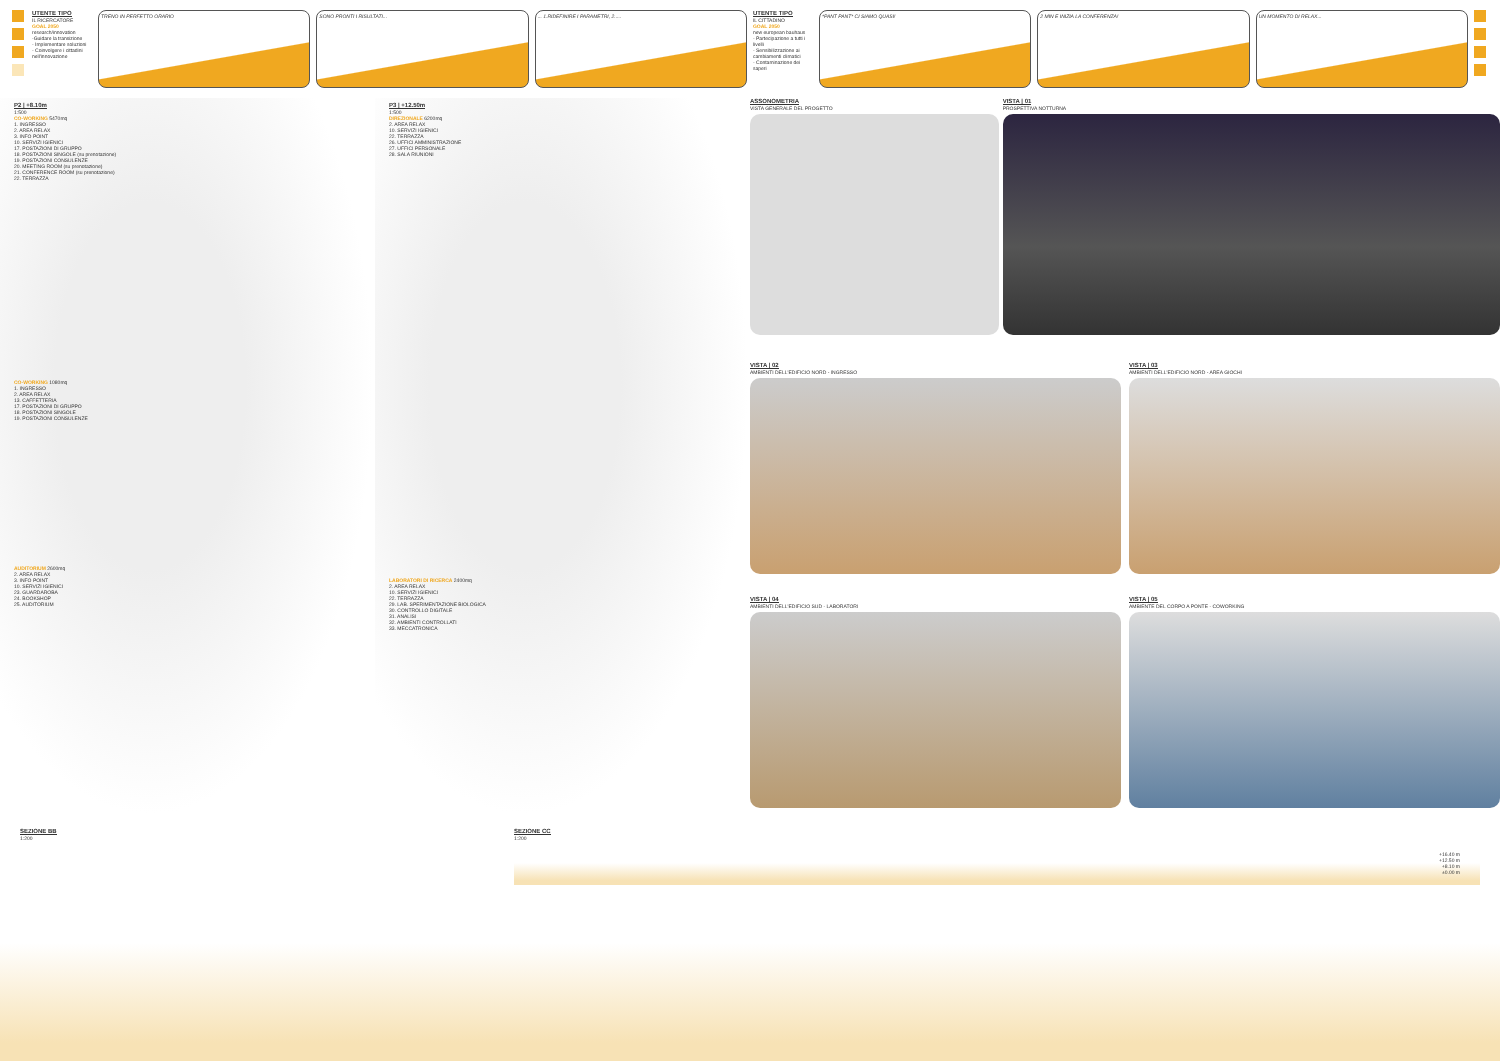UTENTE TIPO
IL RICERCATORE
GOAL 2050
research/innovation
-Guidare la transizione
- Implementare soluzioni
- Coinvolgere i cittadini nell'innovazione
TRENO IN PERFETTO ORARIO SONO PRONTI I RISULTATI... ... 1.RIDEFINIRE I PARAMETRI, 2.....
UTENTE TIPO
IL CITTADINO
GOAL 2050
new european bauhaus
- Partecipazione a tutti i livelli
- Sensibilizzazione ai cambiamenti climatici
- Contaminazione dei saperi
*PANT PANT* CI SIAMO QUASI! 2 MIN E INIZIA LA CONFERENZA! UN MOMENTO DI RELAX...
P2 | +8.10m
1:500
CO-WORKING 5470mq
1. INGRESSO
2. AREA RELAX
3. INFO POINT
10. SERVIZI IGIENICI
17. POSTAZIONI DI GRUPPO
18. POSTAZIONI SINGOLE (su prenotazione)
19. POSTAZIONI CONSULENZE
20. MEETING ROOM (su prenotazione)
21. CONFERENCE ROOM (su prenotazione)
22. TERRAZZA
CO-WORKING 1080mq
1. INGRESSO
2. AREA RELAX
13. CAFFETTERIA
17. POSTAZIONI DI GRUPPO
18. POSTAZIONI SINGOLE
19. POSTAZIONI CONSULENZE
AUDITORIUM 2600mq
2. AREA RELAX
3. INFO POINT
10. SERVIZI IGIENICI
23. GUARDAROBA
24. BOOKSHOP
25. AUDITORIUM
P3 | +12.50m
1:500
DIREZIONALE 6200mq
2. AREA RELAX
10. SERVIZI IGIENICI
22. TERRAZZA
26. UFFICI AMMINISTRAZIONE
27. UFFICI PERSONALE
28. SALA RIUNIONI
LABORATORI DI RICERCA 2400mq
2. AREA RELAX
10. SERVIZI IGIENICI
22. TERRAZZA
29. LAB. SPERIMENTAZIONE BIOLOGICA
30. CONTROLLO DIGITALE
31. ANALISI
32. AMBIENTI CONTROLLATI
33. MECCATRONICA
ASSONOMETRIA
VISTA GENERALE DEL PROGETTO
VISTA | 01
PROSPETTIVA NOTTURNA
VISTA | 02
AMBIENTI DELL'EDIFICIO NORD - INGRESSO
VISTA | 03
AMBIENTI DELL'EDIFICIO NORD - AREA GIOCHI
VISTA | 04
AMBIENTI DELL'EDIFICIO SUD - LABORATORI
VISTA | 05
AMBIENTE DEL CORPO A PONTE - COWORKING
SEZIONE BB
1:200
SEZIONE CC
1:200
+16.40 m
+12.50 m
+8.10 m
±0.00 m